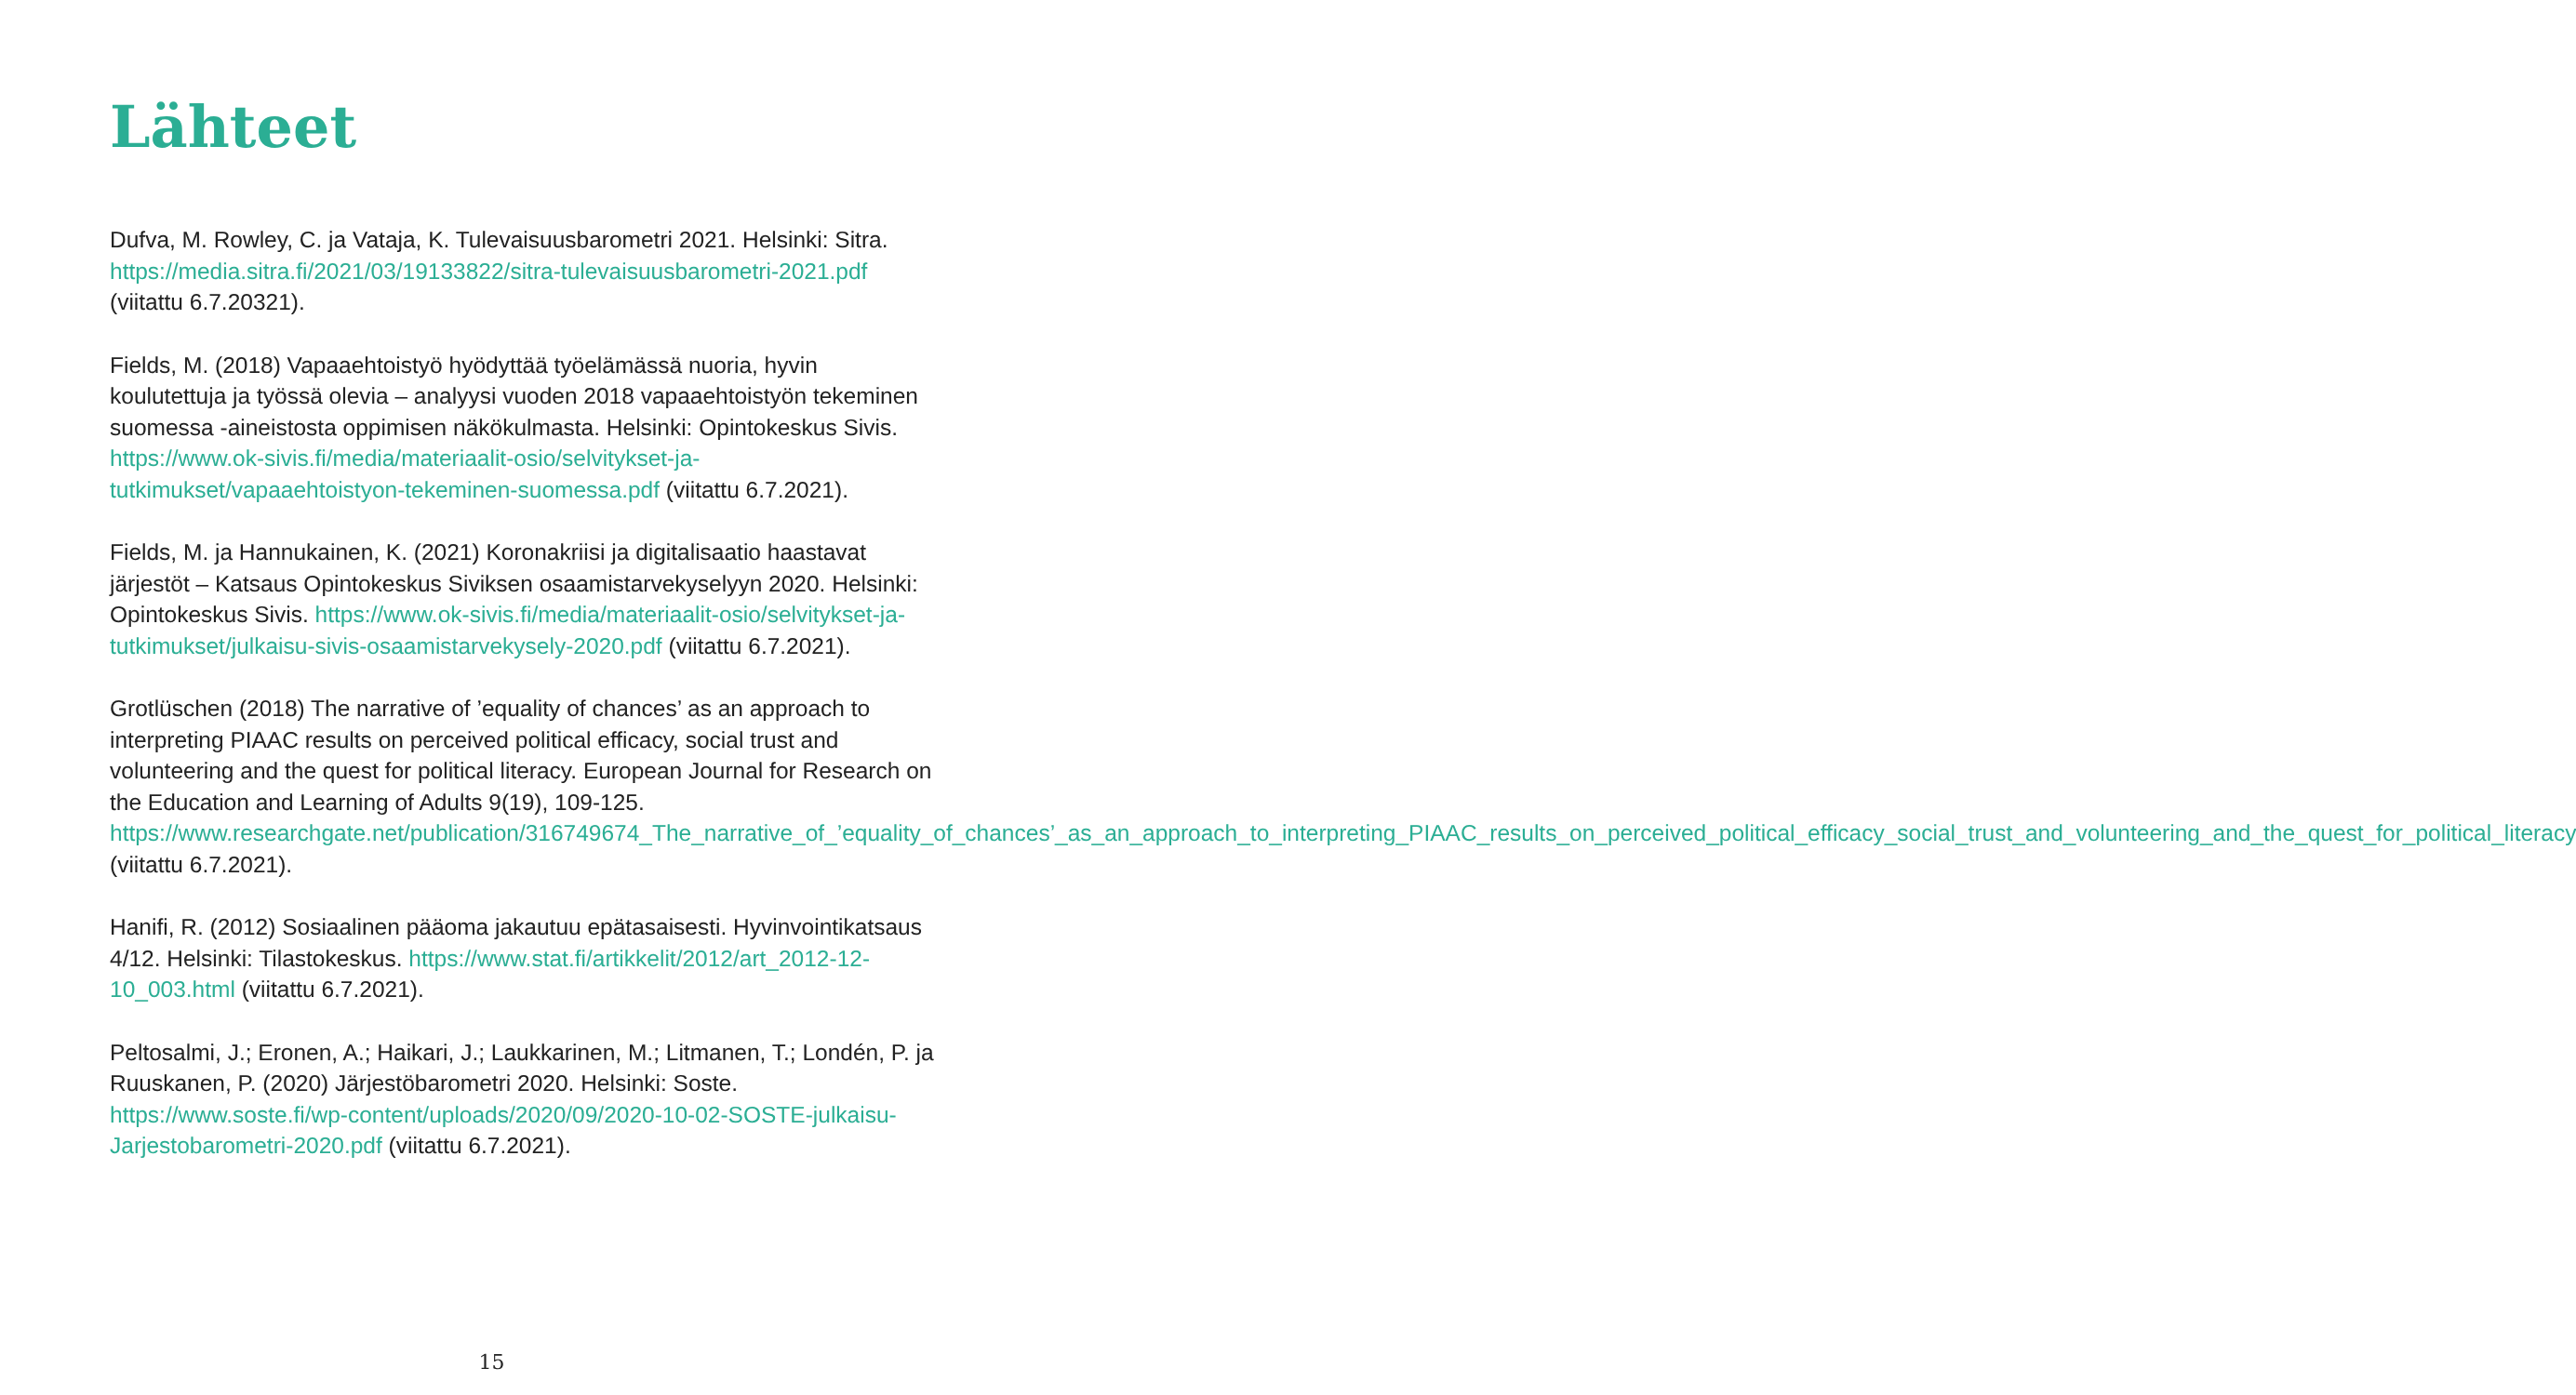Lähteet
Dufva, M. Rowley, C. ja Vataja, K. Tulevaisuusbarometri 2021. Helsinki: Sitra. https://media.sitra.fi/2021/03/19133822/sitra-tulevaisuusbarometri-2021.pdf (viitattu 6.7.20321).
Fields, M. (2018) Vapaaehtoistyö hyödyttää työelämässä nuoria, hyvin koulutettuja ja työssä olevia – analyysi vuoden 2018 vapaaehtoistyön tekeminen suomessa -aineistosta oppimisen näkökulmasta. Helsinki: Opintokeskus Sivis. https://www.ok-sivis.fi/media/materiaalit-osio/selvitykset-ja-tutkimukset/vapaaehtoistyon-tekeminen-suomessa.pdf (viitattu 6.7.2021).
Fields, M. ja Hannukainen, K. (2021) Koronakriisi ja digitalisaatio haastavat järjestöt – Katsaus Opintokeskus Siviksen osaamistarvekyselyyn 2020. Helsinki: Opintokeskus Sivis. https://www.ok-sivis.fi/media/materiaalit-osio/selvitykset-ja-tutkimukset/julkaisu-sivis-osaamistarvekysely-2020.pdf (viitattu 6.7.2021).
Grotlüschen (2018) The narrative of ’equality of chances’ as an approach to interpreting PIAAC results on perceived political efficacy, social trust and volunteering and the quest for political literacy. European Journal for Research on the Education and Learning of Adults 9(19), 109-125. https://www.researchgate.net/publication/316749674_The_narrative_of_’equality_of_chances’_as_an_approach_to_interpreting_PIAAC_results_on_perceived_political_efficacy_social_trust_and_volunteering_and_the_quest_for_political_literacy (viitattu 6.7.2021).
Hanifi, R. (2012) Sosiaalinen pääoma jakautuu epätasaisesti. Hyvinvointikatsaus 4/12. Helsinki: Tilastokeskus. https://www.stat.fi/artikkelit/2012/art_2012-12-10_003.html (viitattu 6.7.2021).
Peltosalmi, J.; Eronen, A.; Haikari, J.; Laukkarinen, M.; Litmanen, T.; Londén, P. ja Ruuskanen, P. (2020) Järjestöbarometri 2020. Helsinki: Soste. https://www.soste.fi/wp-content/uploads/2020/09/2020-10-02-SOSTE-julkaisu-Jarjestobarometri-2020.pdf (viitattu 6.7.2021).
15